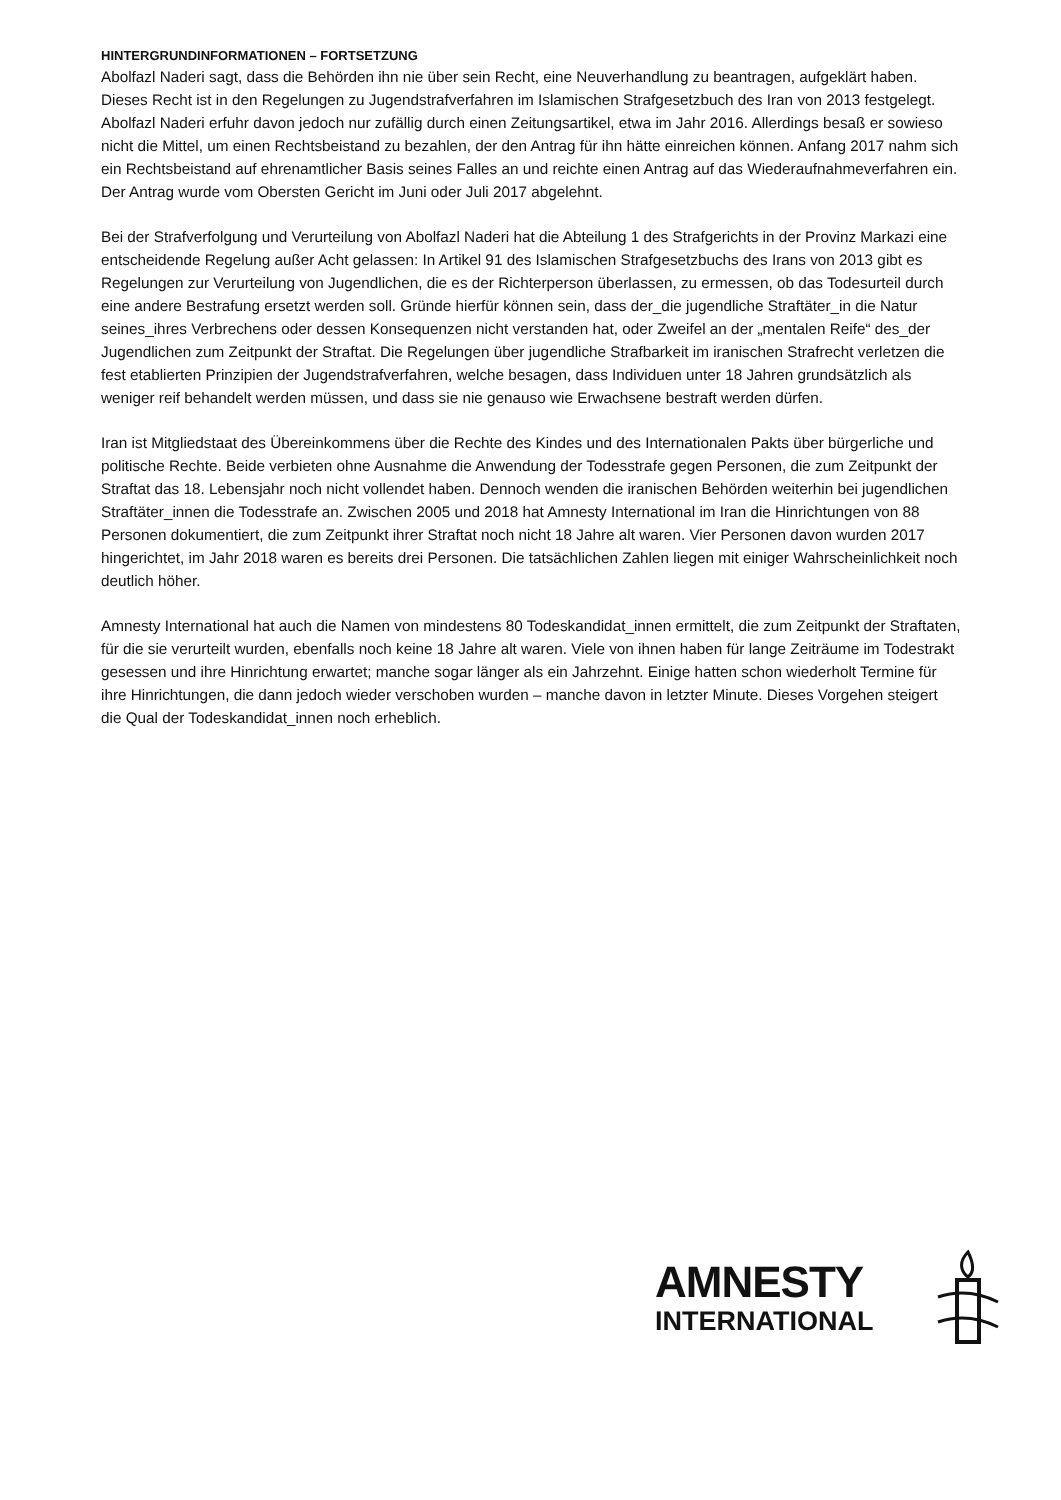HINTERGRUNDINFORMATIONEN – FORTSETZUNG
Abolfazl Naderi sagt, dass die Behörden ihn nie über sein Recht, eine Neuverhandlung zu beantragen, aufgeklärt haben. Dieses Recht ist in den Regelungen zu Jugendstrafverfahren im Islamischen Strafgesetzbuch des Iran von 2013 festgelegt. Abolfazl Naderi erfuhr davon jedoch nur zufällig durch einen Zeitungsartikel, etwa im Jahr 2016. Allerdings besaß er sowieso nicht die Mittel, um einen Rechtsbeistand zu bezahlen, der den Antrag für ihn hätte einreichen können. Anfang 2017 nahm sich ein Rechtsbeistand auf ehrenamtlicher Basis seines Falles an und reichte einen Antrag auf das Wiederaufnahmeverfahren ein. Der Antrag wurde vom Obersten Gericht im Juni oder Juli 2017 abgelehnt.
Bei der Strafverfolgung und Verurteilung von Abolfazl Naderi hat die Abteilung 1 des Strafgerichts in der Provinz Markazi eine entscheidende Regelung außer Acht gelassen: In Artikel 91 des Islamischen Strafgesetzbuchs des Irans von 2013 gibt es Regelungen zur Verurteilung von Jugendlichen, die es der Richterperson überlassen, zu ermessen, ob das Todesurteil durch eine andere Bestrafung ersetzt werden soll. Gründe hierfür können sein, dass der_die jugendliche Straftäter_in die Natur seines_ihres Verbrechens oder dessen Konsequenzen nicht verstanden hat, oder Zweifel an der „mentalen Reife“ des_der Jugendlichen zum Zeitpunkt der Straftat. Die Regelungen über jugendliche Strafbarkeit im iranischen Strafrecht verletzen die fest etablierten Prinzipien der Jugendstrafverfahren, welche besagen, dass Individuen unter 18 Jahren grundsätzlich als weniger reif behandelt werden müssen, und dass sie nie genauso wie Erwachsene bestraft werden dürfen.
Iran ist Mitgliedstaat des Übereinkommens über die Rechte des Kindes und des Internationalen Pakts über bürgerliche und politische Rechte. Beide verbieten ohne Ausnahme die Anwendung der Todesstrafe gegen Personen, die zum Zeitpunkt der Straftat das 18. Lebensjahr noch nicht vollendet haben. Dennoch wenden die iranischen Behörden weiterhin bei jugendlichen Straftäter_innen die Todesstrafe an. Zwischen 2005 und 2018 hat Amnesty International im Iran die Hinrichtungen von 88 Personen dokumentiert, die zum Zeitpunkt ihrer Straftat noch nicht 18 Jahre alt waren. Vier Personen davon wurden 2017 hingerichtet, im Jahr 2018 waren es bereits drei Personen. Die tatsächlichen Zahlen liegen mit einiger Wahrscheinlichkeit noch deutlich höher.
Amnesty International hat auch die Namen von mindestens 80 Todeskandidat_innen ermittelt, die zum Zeitpunkt der Straftaten, für die sie verurteilt wurden, ebenfalls noch keine 18 Jahre alt waren. Viele von ihnen haben für lange Zeiträume im Todestrakt gesessen und ihre Hinrichtung erwartet; manche sogar länger als ein Jahrzehnt. Einige hatten schon wiederholt Termine für ihre Hinrichtungen, die dann jedoch wieder verschoben wurden – manche davon in letzter Minute. Dieses Vorgehen steigert die Qual der Todeskandidat_innen noch erheblich.
AMNESTY
INTERNATIONAL